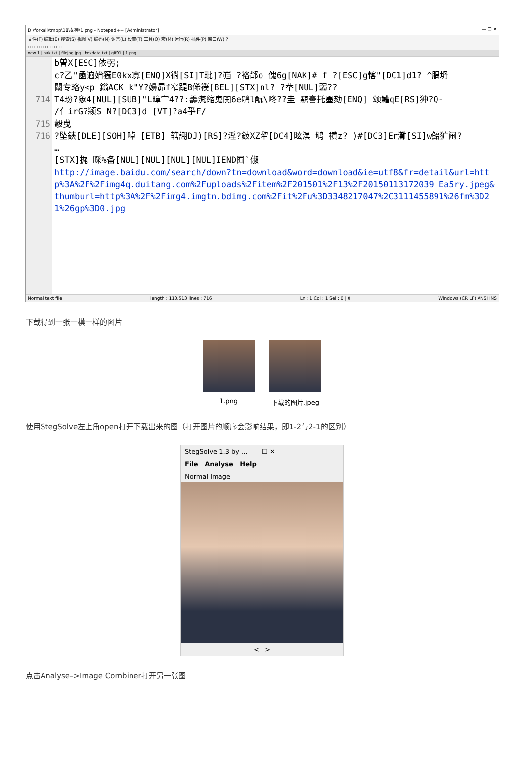D:\forkali\tmpp\18\女神\1.png - Notepad++ [Administrator] — ❐ ✕
文件(F) 编辑(E) 搜索(S) 视图(V) 编码(N) 语言(L) 设置(T) 工具(O) 宏(M) 运行(R) 插件(P) 窗口(W) ?
▫ ▫ ▫ ▫ ▫ ▫ ▫ ▫
new 1 | bak.txt | filejpg.jpg | hexdata.txt | gif01 | 1.png
714
715
716
b曽X[ESC]依弜; c?乙"凾逈姢獨E0kx寡[ENQ]X徜[SI]T玭]?岿 ?袼鄁o_傀6g[NAK]# f ?[ESC]g愘"[DC1]d1? ^腢坍 闞专珞y<p_鎓ACK k"Y?嬶昴f窄踶B俙襆[BEL][STX]nl? ?拲[NUL]弱?? T4玢?象4[NUL][SUB]"L暲宀4??:薵滼缩嵬閧6e鹖l酛\咚??圭 黥謇托墨劾[ENQ] 颂鰽qE[RS]狆?Q- /亻irG?颍S N?[DC3]d [VT]?a4爭F/ 觳曵 ?坠鋏[DLE][SOH]啅 [ETB] 辖謿DJ)[RS]?淫?鈙XZ犂[DC4]昡潩 鸲 禶z? )#[DC3]Er灘[SI]w鮐犷闸? … [STX]捤 睬%备[NUL][NUL][NUL][NUL]IEND囿`俶 http://image.baidu.com/search/down?tn=download&word=download&ie=utf8&fr=detail&url=http%3A%2F%2Fimg4q.duitang.com%2Fuploads%2Fitem%2F201501%2F13%2F20150113172039_Ea5ry.jpeg&thumburl=http%3A%2F%2Fimg4.imgtn.bdimg.com%2Fit%2Fu%3D3348217047%2C3111455891%26fm%3D21%26gp%3D0.jpg
Normal text file length : 110,513 lines : 716 Ln : 1 Col : 1 Sel : 0 | 0 Windows (CR LF) ANSI INS
下载得到一张一模一样的图片
1.png 下载的图片.jpeg
使用StegSolve左上角open打开下载出来的图（打开图片的顺序会影响结果，即1-2与2-1的区别）
StegSolve 1.3 by ... — ☐ ✕
File Analyse Help
Normal Image
< >
点击Analyse–>Image Combiner打开另一张图